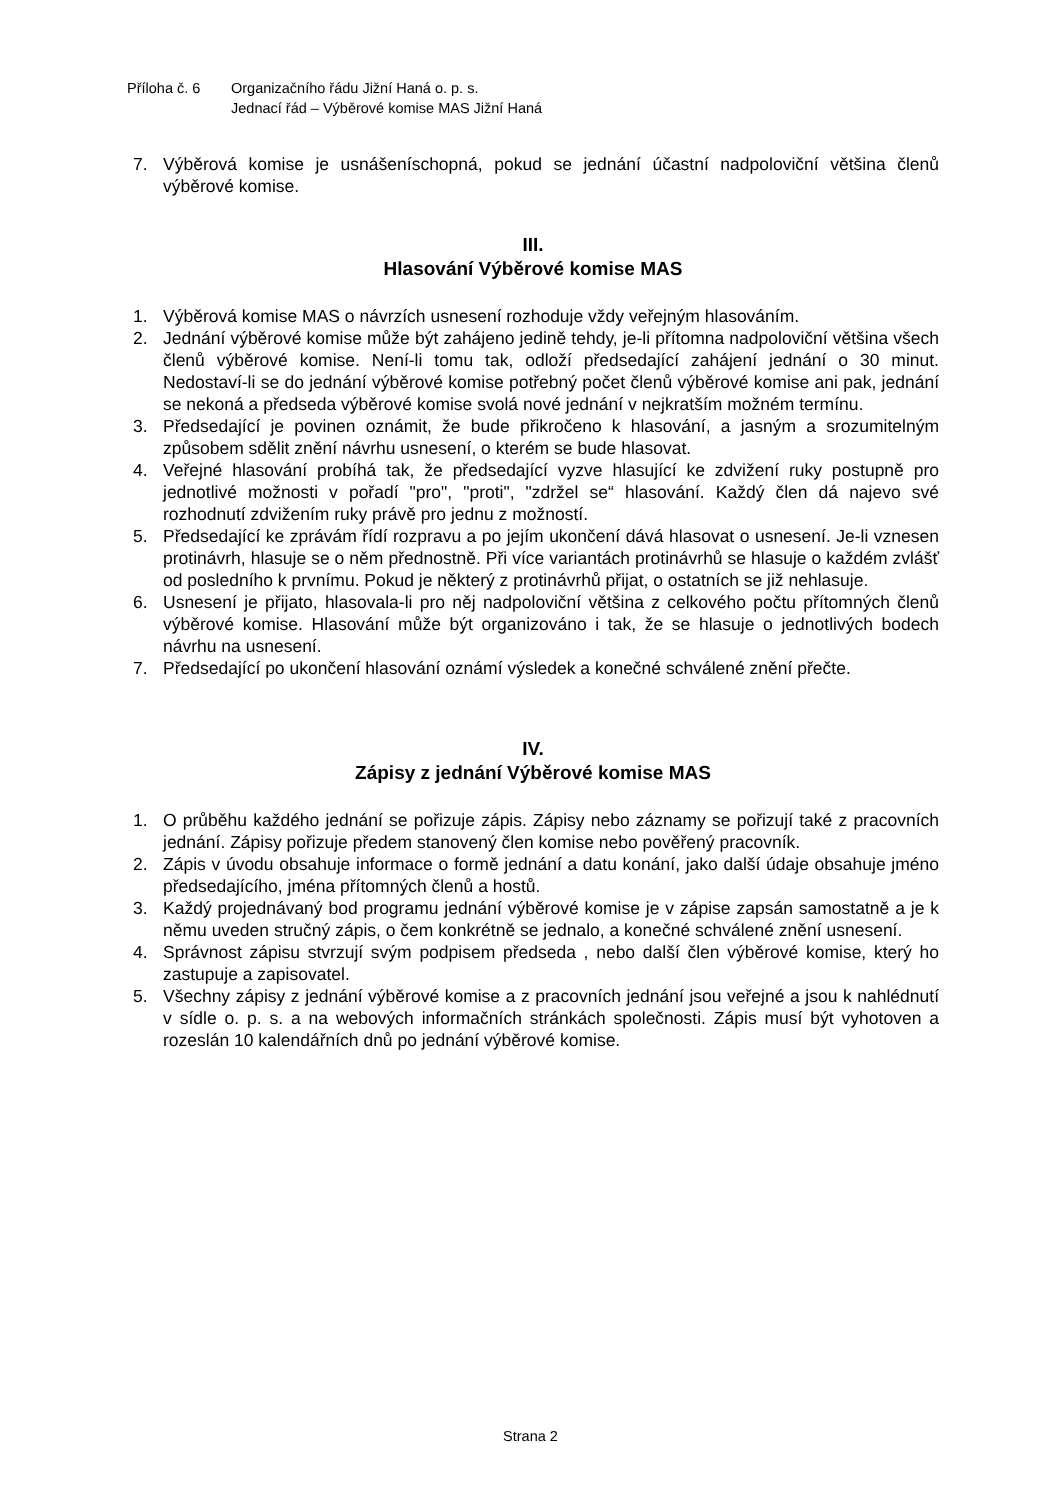Příloha č. 6 Organizačního řádu Jižní Haná o. p. s.
Jednací řád – Výběrové komise MAS Jižní Haná
7. Výběrová komise je usnášeníschopná, pokud se jednání účastní nadpoloviční většina členů výběrové komise.
III.
Hlasování Výběrové komise MAS
1. Výběrová komise MAS o návrzích usnesení rozhoduje vždy veřejným hlasováním.
2. Jednání výběrové komise může být zahájeno jedině tehdy, je-li přítomna nadpoloviční většina všech členů výběrové komise. Není-li tomu tak, odloží předsedající zahájení jednání o 30 minut. Nedostaví-li se do jednání výběrové komise potřebný počet členů výběrové komise ani pak, jednání se nekoná a předseda výběrové komise svolá nové jednání v nejkratším možném termínu.
3. Předsedající je povinen oznámit, že bude přikročeno k hlasování, a jasným a srozumitelným způsobem sdělit znění návrhu usnesení, o kterém se bude hlasovat.
4. Veřejné hlasování probíhá tak, že předsedající vyzve hlasující ke zdvižení ruky postupně pro jednotlivé možnosti v pořadí "pro", "proti", "zdržel se“ hlasování. Každý člen dá najevo své rozhodnutí zdvižením ruky právě pro jednu z možností.
5. Předsedající ke zprávám řídí rozpravu a po jejím ukončení dává hlasovat o usnesení. Je-li vznesen protinávrh, hlasuje se o něm přednostně. Při více variantách protinávrhů se hlasuje o každém zvlášť od posledního k prvnímu. Pokud je některý z protinávrhů přijat, o ostatních se již nehlasuje.
6. Usnesení je přijato, hlasovala-li pro něj nadpoloviční většina z celkového počtu přítomných členů výběrové komise. Hlasování může být organizováno i tak, že se hlasuje o jednotlivých bodech návrhu na usnesení.
7. Předsedající po ukončení hlasování oznámí výsledek a konečné schválené znění přečte.
IV.
Zápisy z jednání Výběrové komise MAS
1. O průběhu každého jednání se pořizuje zápis. Zápisy nebo záznamy se pořizují také z pracovních jednání. Zápisy pořizuje předem stanovený člen komise nebo pověřený pracovník.
2. Zápis v úvodu obsahuje informace o formě jednání a datu konání, jako další údaje obsahuje jméno předsedajícího, jména přítomných členů a hostů.
3. Každý projednávaný bod programu jednání výběrové komise je v zápise zapsán samostatně a je k němu uveden stručný zápis, o čem konkrétně se jednalo, a konečné schválené znění usnesení.
4. Správnost zápisu stvrzují svým podpisem předseda , nebo další člen výběrové komise, který ho zastupuje a zapisovatel.
5. Všechny zápisy z jednání výběrové komise a z pracovních jednání jsou veřejné a jsou k nahlédnutí v sídle o. p. s. a na webových informačních stránkách společnosti. Zápis musí být vyhotoven a rozeslán 10 kalendářních dnů po jednání výběrové komise.
Strana 2